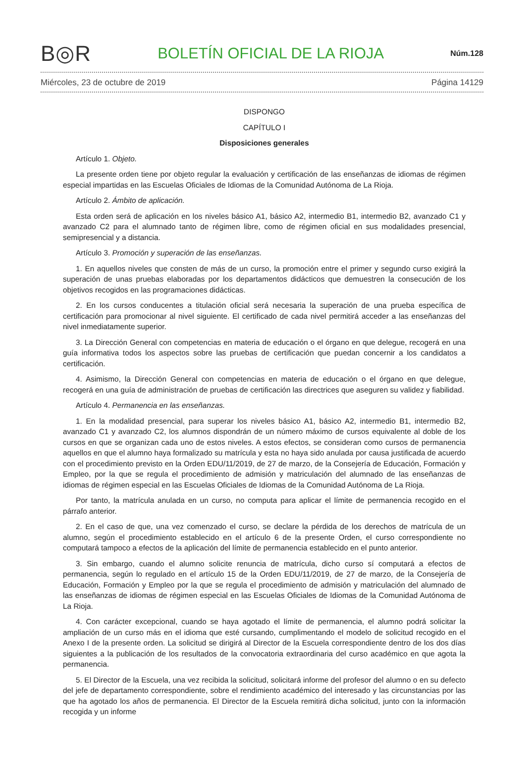B◎R BOLETÍN OFICIAL DE LA RIOJA Núm.128
Miércoles, 23 de octubre de 2019 Página 14129
DISPONGO
CAPÍTULO I
Disposiciones generales
Artículo 1. Objeto.
La presente orden tiene por objeto regular la evaluación y certificación de las enseñanzas de idiomas de régimen especial impartidas en las Escuelas Oficiales de Idiomas de la Comunidad Autónoma de La Rioja.
Artículo 2. Ámbito de aplicación.
Esta orden será de aplicación en los niveles básico A1, básico A2, intermedio B1, intermedio B2, avanzado C1 y avanzado C2 para el alumnado tanto de régimen libre, como de régimen oficial en sus modalidades presencial, semipresencial y a distancia.
Artículo 3. Promoción y superación de las enseñanzas.
1. En aquellos niveles que consten de más de un curso, la promoción entre el primer y segundo curso exigirá la superación de unas pruebas elaboradas por los departamentos didácticos que demuestren la consecución de los objetivos recogidos en las programaciones didácticas.
2. En los cursos conducentes a titulación oficial será necesaria la superación de una prueba específica de certificación para promocionar al nivel siguiente. El certificado de cada nivel permitirá acceder a las enseñanzas del nivel inmediatamente superior.
3. La Dirección General con competencias en materia de educación o el órgano en que delegue, recogerá en una guía informativa todos los aspectos sobre las pruebas de certificación que puedan concernir a los candidatos a certificación.
4. Asimismo, la Dirección General con competencias en materia de educación o el órgano en que delegue, recogerá en una guía de administración de pruebas de certificación las directrices que aseguren su validez y fiabilidad.
Artículo 4. Permanencia en las enseñanzas.
1. En la modalidad presencial, para superar los niveles básico A1, básico A2, intermedio B1, intermedio B2, avanzado C1 y avanzado C2, los alumnos dispondrán de un número máximo de cursos equivalente al doble de los cursos en que se organizan cada uno de estos niveles. A estos efectos, se consideran como cursos de permanencia aquellos en que el alumno haya formalizado su matrícula y esta no haya sido anulada por causa justificada de acuerdo con el procedimiento previsto en la Orden EDU/11/2019, de 27 de marzo, de la Consejería de Educación, Formación y Empleo, por la que se regula el procedimiento de admisión y matriculación del alumnado de las enseñanzas de idiomas de régimen especial en las Escuelas Oficiales de Idiomas de la Comunidad Autónoma de La Rioja.
Por tanto, la matrícula anulada en un curso, no computa para aplicar el límite de permanencia recogido en el párrafo anterior.
2. En el caso de que, una vez comenzado el curso, se declare la pérdida de los derechos de matrícula de un alumno, según el procedimiento establecido en el artículo 6 de la presente Orden, el curso correspondiente no computará tampoco a efectos de la aplicación del límite de permanencia establecido en el punto anterior.
3. Sin embargo, cuando el alumno solicite renuncia de matrícula, dicho curso sí computará a efectos de permanencia, según lo regulado en el artículo 15 de la Orden EDU/11/2019, de 27 de marzo, de la Consejería de Educación, Formación y Empleo por la que se regula el procedimiento de admisión y matriculación del alumnado de las enseñanzas de idiomas de régimen especial en las Escuelas Oficiales de Idiomas de la Comunidad Autónoma de La Rioja.
4. Con carácter excepcional, cuando se haya agotado el límite de permanencia, el alumno podrá solicitar la ampliación de un curso más en el idioma que esté cursando, cumplimentando el modelo de solicitud recogido en el Anexo I de la presente orden. La solicitud se dirigirá al Director de la Escuela correspondiente dentro de los dos días siguientes a la publicación de los resultados de la convocatoria extraordinaria del curso académico en que agota la permanencia.
5. El Director de la Escuela, una vez recibida la solicitud, solicitará informe del profesor del alumno o en su defecto del jefe de departamento correspondiente, sobre el rendimiento académico del interesado y las circunstancias por las que ha agotado los años de permanencia. El Director de la Escuela remitirá dicha solicitud, junto con la información recogida y un informe